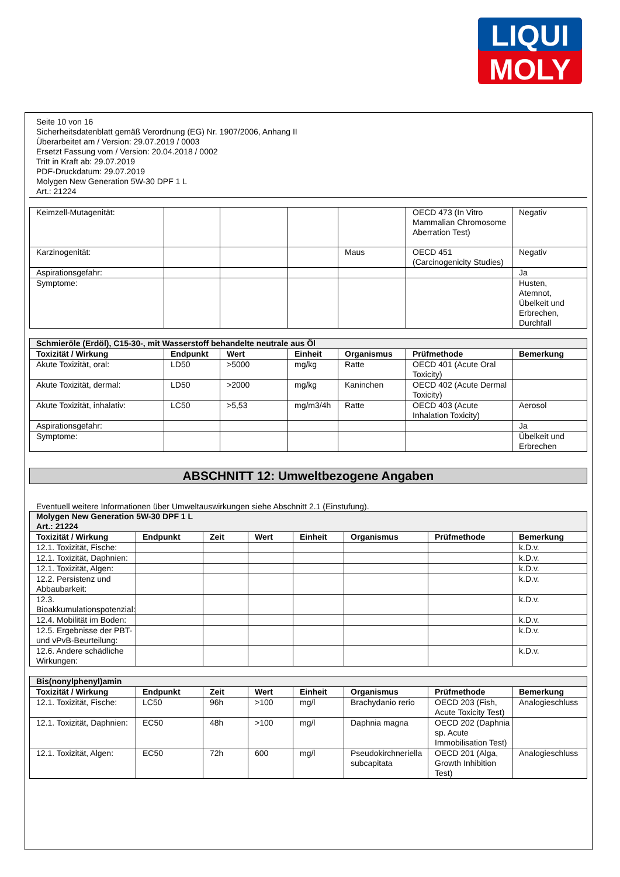LIQUI
MOLY
Seite 10 von 16
Sicherheitsdatenblatt gemäß Verordnung (EG) Nr. 1907/2006, Anhang II
Überarbeitet am / Version: 29.07.2019 / 0003
Ersetzt Fassung vom / Version: 20.04.2018 / 0002
Tritt in Kraft ab: 29.07.2019
PDF-Druckdatum: 29.07.2019
Molygen New Generation 5W-30 DPF 1 L
Art.: 21224
| Keimzell-Mutagenität: | | | | | OECD 473 (In Vitro Mammalian Chromosome Aberration Test) | Negativ |
| Karzinogenität: | | | | Maus | OECD 451 (Carcinogenicity Studies) | Negativ |
| Aspirationsgefahr: | | | | | | Ja |
| Symptome: | | | | | | Husten, Atemnot, Übelkeit und Erbrechen, Durchfall |
| Schmieröle (Erdöl), C15-30-, mit Wasserstoff behandelte neutrale aus Öl | | | | | | |
| Toxizität / Wirkung | Endpunkt | Wert | Einheit | Organismus | Prüfmethode | Bemerkung |
| Akute Toxizität, oral: | LD50 | >5000 | mg/kg | Ratte | OECD 401 (Acute Oral Toxicity) | |
| Akute Toxizität, dermal: | LD50 | >2000 | mg/kg | Kaninchen | OECD 402 (Acute Dermal Toxicity) | |
| Akute Toxizität, inhalativ: | LC50 | >5,53 | mg/m3/4h | Ratte | OECD 403 (Acute Inhalation Toxicity) | Aerosol |
| Aspirationsgefahr: | | | | | | Ja |
| Symptome: | | | | | | Übelkeit und Erbrechen |
ABSCHNITT 12: Umweltbezogene Angaben
Eventuell weitere Informationen über Umweltauswirkungen siehe Abschnitt 2.1 (Einstufung).
| Molygen New Generation 5W-30 DPF 1 L Art.: 21224 | | | | | | | |
| Toxizität / Wirkung | Endpunkt | Zeit | Wert | Einheit | Organismus | Prüfmethode | Bemerkung |
| 12.1. Toxizität, Fische: | | | | | | | k.D.v. |
| 12.1. Toxizität, Daphnien: | | | | | | | k.D.v. |
| 12.1. Toxizität, Algen: | | | | | | | k.D.v. |
| 12.2. Persistenz und Abbaubarkeit: | | | | | | | k.D.v. |
| 12.3. Bioakkumulationspotenzial: | | | | | | | k.D.v. |
| 12.4. Mobilität im Boden: | | | | | | | k.D.v. |
| 12.5. Ergebnisse der PBT- und vPvB-Beurteilung: | | | | | | | k.D.v. |
| 12.6. Andere schädliche Wirkungen: | | | | | | | k.D.v. |
| Bis(nonylphenyl)amin | | | | | | | |
| Toxizität / Wirkung | Endpunkt | Zeit | Wert | Einheit | Organismus | Prüfmethode | Bemerkung |
| 12.1. Toxizität, Fische: | LC50 | 96h | >100 | mg/l | Brachydanio rerio | OECD 203 (Fish, Acute Toxicity Test) | Analogieschluss |
| 12.1. Toxizität, Daphnien: | EC50 | 48h | >100 | mg/l | Daphnia magna | OECD 202 (Daphnia sp. Acute Immobilisation Test) | |
| 12.1. Toxizität, Algen: | EC50 | 72h | 600 | mg/l | Pseudokirchneriella subcapitata | OECD 201 (Alga, Growth Inhibition Test) | Analogieschluss |